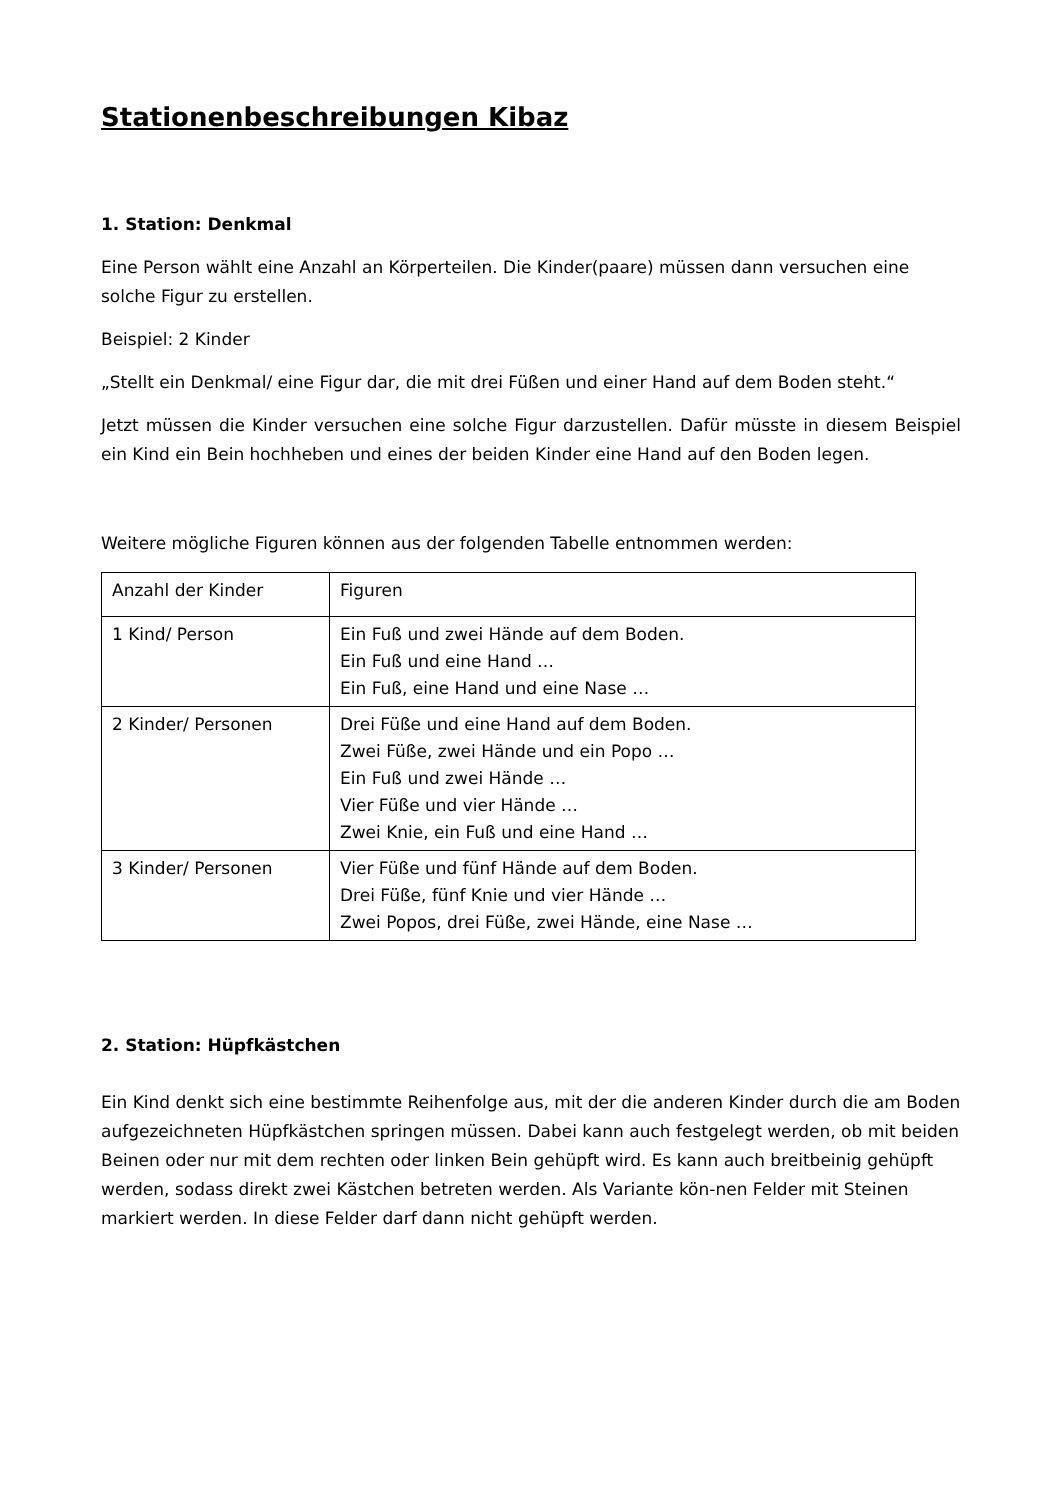Stationenbeschreibungen Kibaz
1. Station: Denkmal
Eine Person wählt eine Anzahl an Körperteilen. Die Kinder(paare) müssen dann versuchen eine solche Figur zu erstellen.
Beispiel: 2 Kinder
„Stellt ein Denkmal/ eine Figur dar, die mit drei Füßen und einer Hand auf dem Boden steht.“
Jetzt müssen die Kinder versuchen eine solche Figur darzustellen. Dafür müsste in diesem Beispiel ein Kind ein Bein hochheben und eines der beiden Kinder eine Hand auf den Boden legen.
Weitere mögliche Figuren können aus der folgenden Tabelle entnommen werden:
| Anzahl der Kinder | Figuren |
| 1 Kind/ Person | Ein Fuß und zwei Hände auf dem Boden. Ein Fuß und eine Hand … Ein Fuß, eine Hand und eine Nase … |
| 2 Kinder/ Personen | Drei Füße und eine Hand auf dem Boden. Zwei Füße, zwei Hände und ein Popo … Ein Fuß und zwei Hände … Vier Füße und vier Hände … Zwei Knie, ein Fuß und eine Hand … |
| 3 Kinder/ Personen | Vier Füße und fünf Hände auf dem Boden. Drei Füße, fünf Knie und vier Hände … Zwei Popos, drei Füße, zwei Hände, eine Nase … |
2. Station: Hüpfkästchen
Ein Kind denkt sich eine bestimmte Reihenfolge aus, mit der die anderen Kinder durch die am Boden aufgezeichneten Hüpfkästchen springen müssen. Dabei kann auch festgelegt werden, ob mit beiden Beinen oder nur mit dem rechten oder linken Bein gehüpft wird. Es kann auch breitbeinig gehüpft werden, sodass direkt zwei Kästchen betreten werden. Als Variante kön-nen Felder mit Steinen markiert werden. In diese Felder darf dann nicht gehüpft werden.